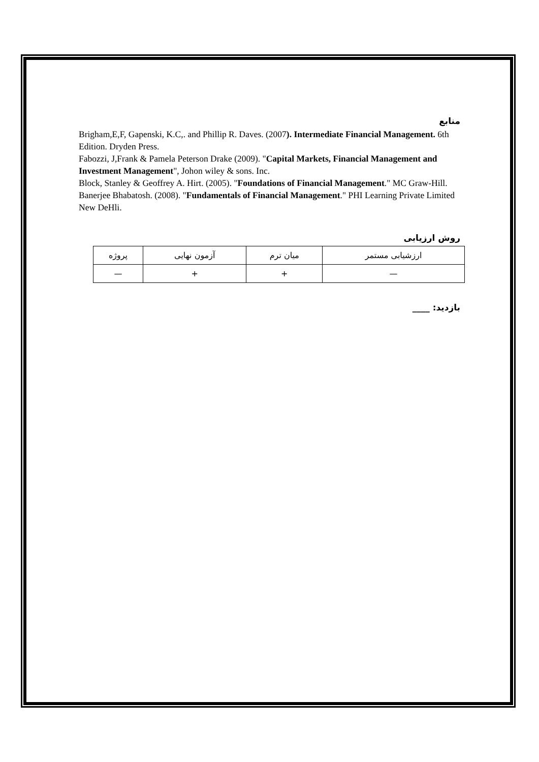منابع
Brigham,E,F, Gapenski, K.C,. and Phillip R. Daves. (2007). Intermediate Financial Management. 6th Edition. Dryden Press.
Fabozzi, J,Frank & Pamela Peterson Drake (2009). "Capital Markets, Financial Management and Investment Management", Johon wiley & sons. Inc.
Block, Stanley & Geoffrey A. Hirt. (2005). "Foundations of Financial Management." MC Graw-Hill.
Banerjee Bhabatosh. (2008). "Fundamentals of Financial Management." PHI Learning Private Limited New DeHli.
روش ارزیابی
| ارزشیابی مستمر | میان ترم | آزمون نهایی | پروژه |
| — | + | + | — |
بازدید: ____